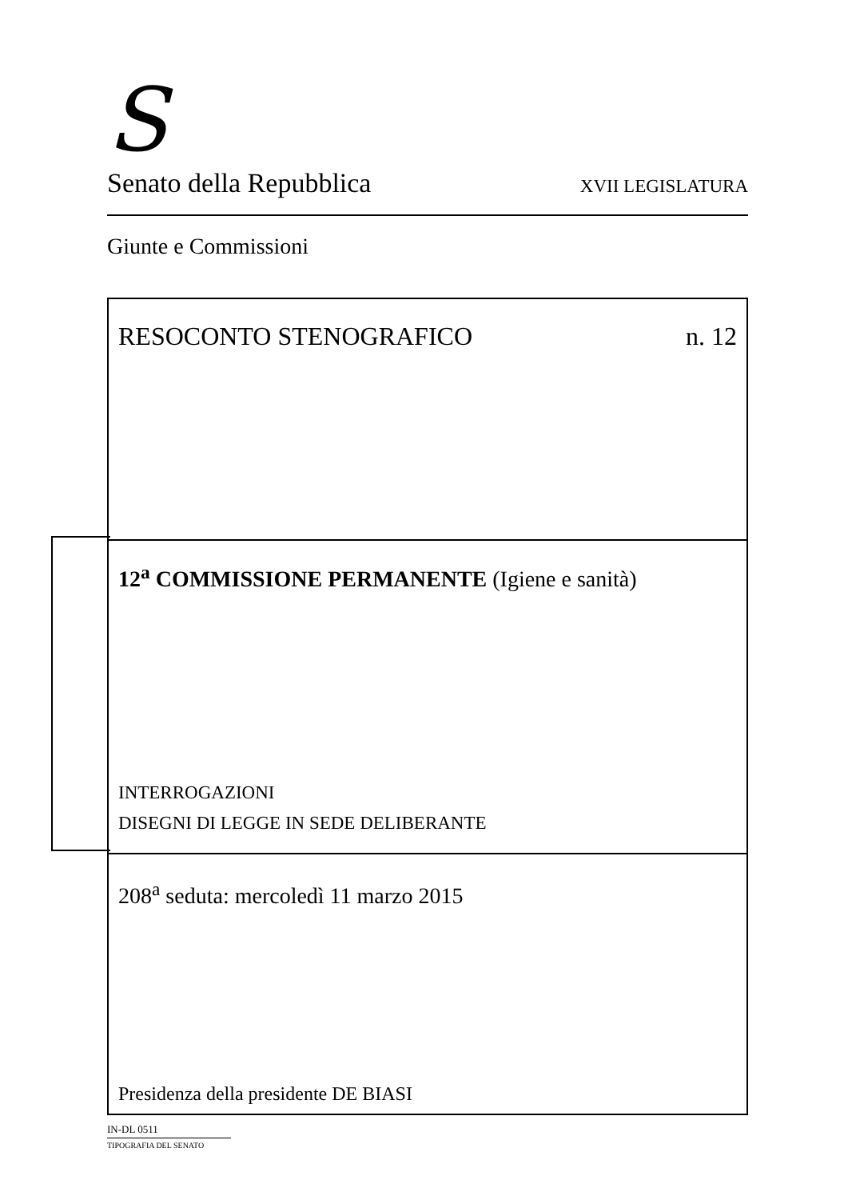S
Senato della Repubblica XVII LEGISLATURA
Giunte e Commissioni
RESOCONTO STENOGRAFICO n. 12
12<sup>a</sup> COMMISSIONE PERMANENTE (Igiene e sanità)
INTERROGAZIONI
DISEGNI DI LEGGE IN SEDE DELIBERANTE
208<sup>a</sup> seduta: mercoledì 11 marzo 2015
Presidenza della presidente DE BIASI
IN-DL 0511
TIPOGRAFIA DEL SENATO